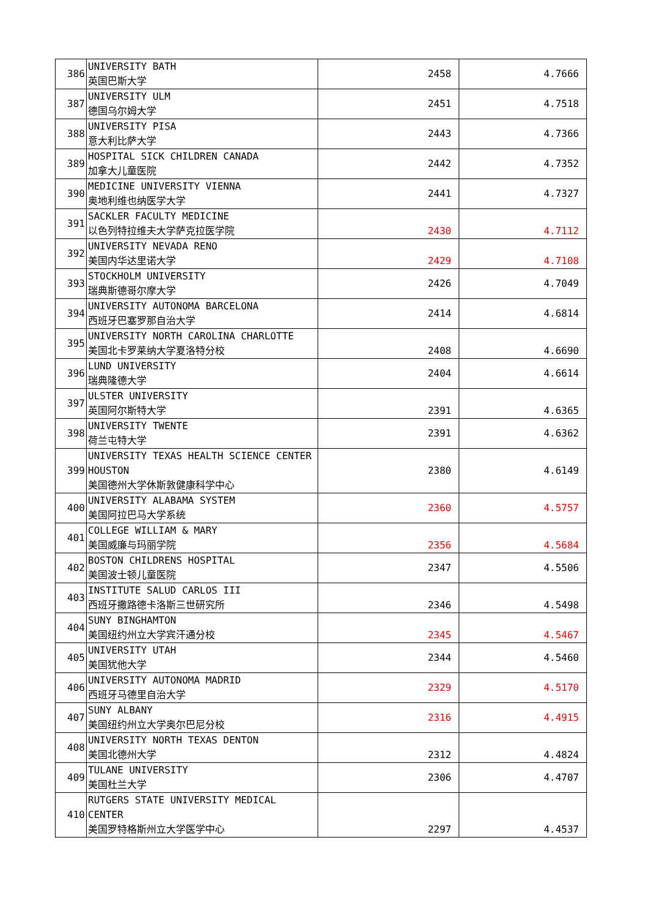| 386 | UNIVERSITY BATH 英国巴斯大学 | 2458 | 4.7666 |
| 387 | UNIVERSITY ULM 德国乌尔姆大学 | 2451 | 4.7518 |
| 388 | UNIVERSITY PISA 意大利比萨大学 | 2443 | 4.7366 |
| 389 | HOSPITAL SICK CHILDREN CANADA 加拿大儿童医院 | 2442 | 4.7352 |
| 390 | MEDICINE UNIVERSITY VIENNA 奥地利维也纳医学大学 | 2441 | 4.7327 |
| 391 | SACKLER FACULTY MEDICINE 以色列特拉维夫大学萨克拉医学院 | 2430 | 4.7112 |
| 392 | UNIVERSITY NEVADA RENO 美国内华达里诺大学 | 2429 | 4.7108 |
| 393 | STOCKHOLM UNIVERSITY 瑞典斯德哥尔摩大学 | 2426 | 4.7049 |
| 394 | UNIVERSITY AUTONOMA BARCELONA 西班牙巴塞罗那自治大学 | 2414 | 4.6814 |
| 395 | UNIVERSITY NORTH CAROLINA CHARLOTTE 美国北卡罗莱纳大学夏洛特分校 | 2408 | 4.6690 |
| 396 | LUND UNIVERSITY 瑞典隆德大学 | 2404 | 4.6614 |
| 397 | ULSTER UNIVERSITY 英国阿尔斯特大学 | 2391 | 4.6365 |
| 398 | UNIVERSITY TWENTE 荷兰屯特大学 | 2391 | 4.6362 |
| 399 | UNIVERSITY TEXAS HEALTH SCIENCE CENTER HOUSTON 美国德州大学休斯敦健康科学中心 | 2380 | 4.6149 |
| 400 | UNIVERSITY ALABAMA SYSTEM 美国阿拉巴马大学系统 | 2360 | 4.5757 |
| 401 | COLLEGE WILLIAM & MARY 美国威廉与玛丽学院 | 2356 | 4.5684 |
| 402 | BOSTON CHILDRENS HOSPITAL 美国波士顿儿童医院 | 2347 | 4.5506 |
| 403 | INSTITUTE SALUD CARLOS III 西班牙撒路德卡洛斯三世研究所 | 2346 | 4.5498 |
| 404 | SUNY BINGHAMTON 美国纽约州立大学宾汗通分校 | 2345 | 4.5467 |
| 405 | UNIVERSITY UTAH 美国犹他大学 | 2344 | 4.5460 |
| 406 | UNIVERSITY AUTONOMA MADRID 西班牙马德里自治大学 | 2329 | 4.5170 |
| 407 | SUNY ALBANY 美国纽约州立大学奥尔巴尼分校 | 2316 | 4.4915 |
| 408 | UNIVERSITY NORTH TEXAS DENTON 美国北德州大学 | 2312 | 4.4824 |
| 409 | TULANE UNIVERSITY 美国杜兰大学 | 2306 | 4.4707 |
| 410 | RUTGERS STATE UNIVERSITY MEDICAL CENTER 美国罗特格斯州立大学医学中心 | 2297 | 4.4537 |